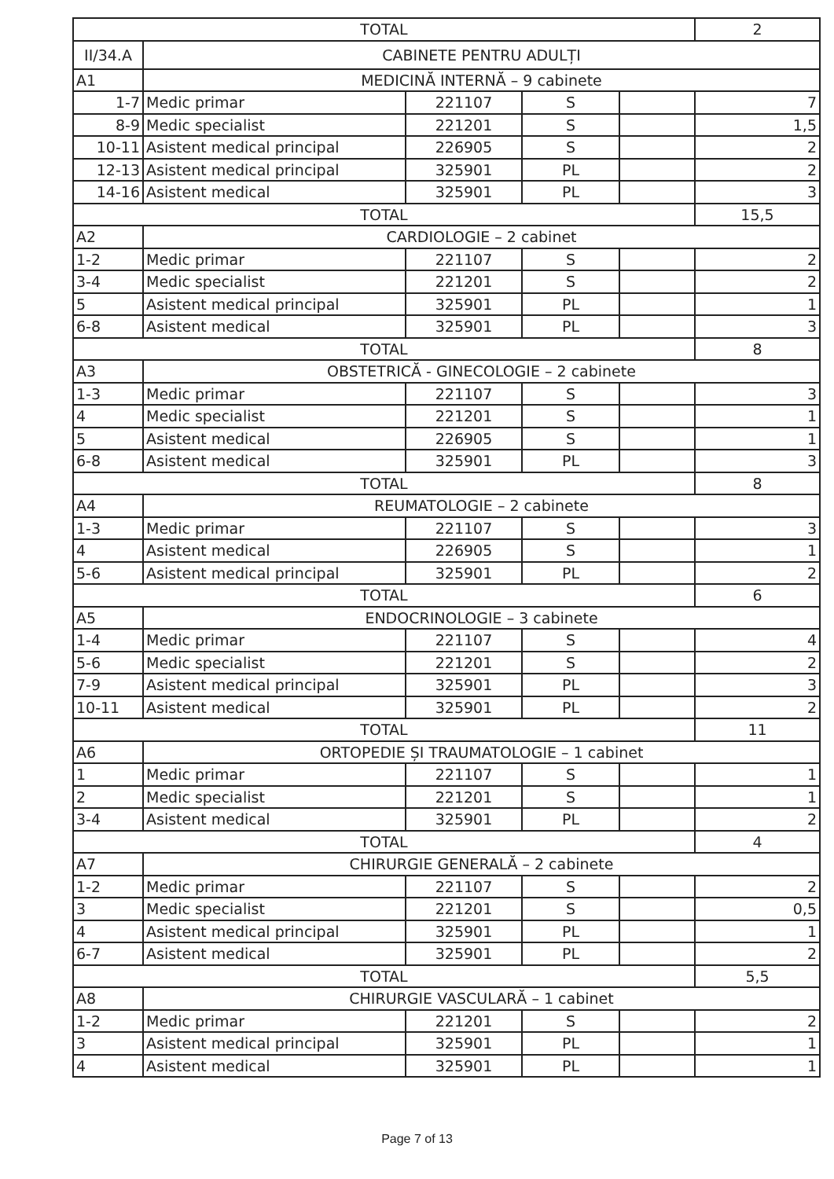| TOTAL | | | | | 2 |
| II/34.A | CABINETE PENTRU ADULȚI | | | | |
| A1 | MEDICINĂ INTERNĂ – 9 cabinete | | | | |
| 1-7 | Medic primar | 221107 | S | | 7 |
| 8-9 | Medic specialist | 221201 | S | | 1,5 |
| 10-11 | Asistent medical principal | 226905 | S | | 2 |
| 12-13 | Asistent medical principal | 325901 | PL | | 2 |
| 14-16 | Asistent medical | 325901 | PL | | 3 |
| TOTAL | | | | | 15,5 |
| A2 | CARDIOLOGIE – 2 cabinet | | | | |
| 1-2 | Medic primar | 221107 | S | | 2 |
| 3-4 | Medic specialist | 221201 | S | | 2 |
| 5 | Asistent medical principal | 325901 | PL | | 1 |
| 6-8 | Asistent medical | 325901 | PL | | 3 |
| TOTAL | | | | | 8 |
| A3 | OBSTETRICĂ - GINECOLOGIE – 2 cabinete | | | | |
| 1-3 | Medic primar | 221107 | S | | 3 |
| 4 | Medic specialist | 221201 | S | | 1 |
| 5 | Asistent medical | 226905 | S | | 1 |
| 6-8 | Asistent medical | 325901 | PL | | 3 |
| TOTAL | | | | | 8 |
| A4 | REUMATOLOGIE – 2 cabinete | | | | |
| 1-3 | Medic primar | 221107 | S | | 3 |
| 4 | Asistent medical | 226905 | S | | 1 |
| 5-6 | Asistent medical principal | 325901 | PL | | 2 |
| TOTAL | | | | | 6 |
| A5 | ENDOCRINOLOGIE – 3 cabinete | | | | |
| 1-4 | Medic primar | 221107 | S | | 4 |
| 5-6 | Medic specialist | 221201 | S | | 2 |
| 7-9 | Asistent medical principal | 325901 | PL | | 3 |
| 10-11 | Asistent medical | 325901 | PL | | 2 |
| TOTAL | | | | | 11 |
| A6 | ORTOPEDIE ȘI TRAUMATOLOGIE – 1 cabinet | | | | |
| 1 | Medic primar | 221107 | S | | 1 |
| 2 | Medic specialist | 221201 | S | | 1 |
| 3-4 | Asistent medical | 325901 | PL | | 2 |
| TOTAL | | | | | 4 |
| A7 | CHIRURGIE GENERALĂ – 2 cabinete | | | | |
| 1-2 | Medic primar | 221107 | S | | 2 |
| 3 | Medic specialist | 221201 | S | | 0,5 |
| 4 | Asistent medical principal | 325901 | PL | | 1 |
| 6-7 | Asistent medical | 325901 | PL | | 2 |
| TOTAL | | | | | 5,5 |
| A8 | CHIRURGIE VASCULARĂ – 1 cabinet | | | | |
| 1-2 | Medic primar | 221201 | S | | 2 |
| 3 | Asistent medical principal | 325901 | PL | | 1 |
| 4 | Asistent medical | 325901 | PL | | 1 |
Page 7 of 13